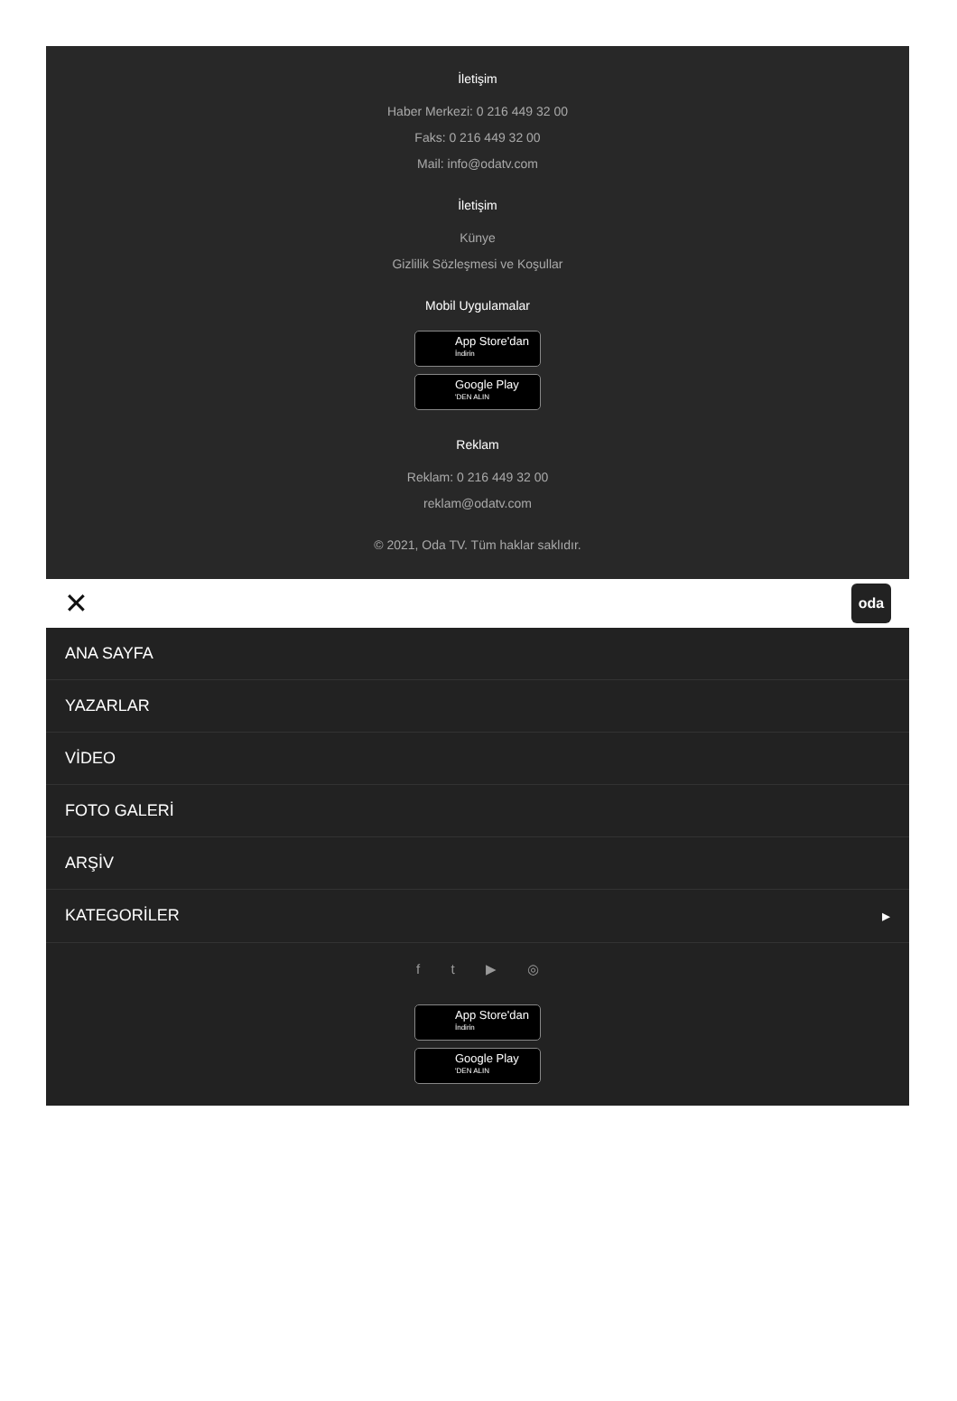İletişim
Haber Merkezi: 0 216 449 32 00
Faks: 0 216 449 32 00
Mail: info@odatv.com
İletişim
Künye
Gizlilik Sözleşmesi ve Koşullar
Mobil Uygulamalar
App Store'dan
İndirin
Google Play
'DEN ALIN
Reklam
Reklam: 0 216 449 32 00
reklam@odatv.com
© 2021, Oda TV. Tüm haklar saklıdır.
✕ oda
ANA SAYFA
YAZARLAR
VİDEO
FOTO GALERİ
ARŞİV
KATEGORİLER ▸
f t ▶ ◎
App Store'dan
İndirin
Google Play
'DEN ALIN